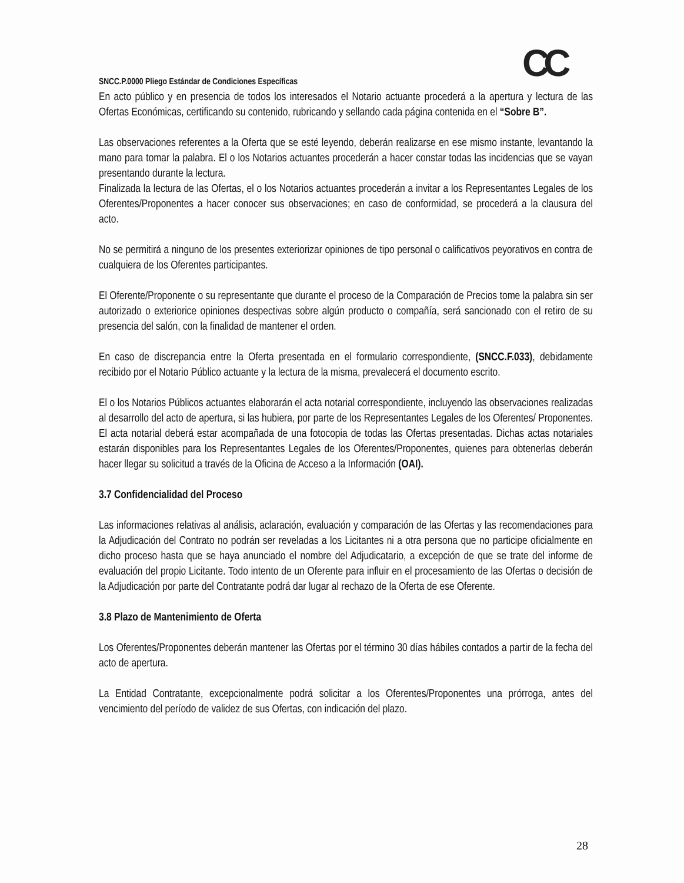CC
SNCC.P.0000 Pliego Estándar de Condiciones Específicas
En acto público y en presencia de todos los interesados el Notario actuante procederá a la apertura y lectura de las Ofertas Económicas, certificando su contenido, rubricando y sellando cada página contenida en el “Sobre B”.
Las observaciones referentes a la Oferta que se esté leyendo, deberán realizarse en ese mismo instante, levantando la mano para tomar la palabra. El o los Notarios actuantes procederán a hacer constar todas las incidencias que se vayan presentando durante la lectura.
Finalizada la lectura de las Ofertas, el o los Notarios actuantes procederán a invitar a los Representantes Legales de los Oferentes/Proponentes a hacer conocer sus observaciones; en caso de conformidad, se procederá a la clausura del acto.
No se permitirá a ninguno de los presentes exteriorizar opiniones de tipo personal o calificativos peyorativos en contra de cualquiera de los Oferentes participantes.
El Oferente/Proponente o su representante que durante el proceso de la Comparación de Precios tome la palabra sin ser autorizado o exteriorice opiniones despectivas sobre algún producto o compañía, será sancionado con el retiro de su presencia del salón, con la finalidad de mantener el orden.
En caso de discrepancia entre la Oferta presentada en el formulario correspondiente, (SNCC.F.033), debidamente recibido por el Notario Público actuante y la lectura de la misma, prevalecerá el documento escrito.
El o los Notarios Públicos actuantes elaborarán el acta notarial correspondiente, incluyendo las observaciones realizadas al desarrollo del acto de apertura, si las hubiera, por parte de los Representantes Legales de los Oferentes/ Proponentes. El acta notarial deberá estar acompañada de una fotocopia de todas las Ofertas presentadas. Dichas actas notariales estarán disponibles para los Representantes Legales de los Oferentes/Proponentes, quienes para obtenerlas deberán hacer llegar su solicitud a través de la Oficina de Acceso a la Información (OAI).
3.7 Confidencialidad del Proceso
Las informaciones relativas al análisis, aclaración, evaluación y comparación de las Ofertas y las recomendaciones para la Adjudicación del Contrato no podrán ser reveladas a los Licitantes ni a otra persona que no participe oficialmente en dicho proceso hasta que se haya anunciado el nombre del Adjudicatario, a excepción de que se trate del informe de evaluación del propio Licitante. Todo intento de un Oferente para influir en el procesamiento de las Ofertas o decisión de la Adjudicación por parte del Contratante podrá dar lugar al rechazo de la Oferta de ese Oferente.
3.8 Plazo de Mantenimiento de Oferta
Los Oferentes/Proponentes deberán mantener las Ofertas por el término 30 días hábiles contados a partir de la fecha del acto de apertura.
La Entidad Contratante, excepcionalmente podrá solicitar a los Oferentes/Proponentes una prórroga, antes del vencimiento del período de validez de sus Ofertas, con indicación del plazo.
28